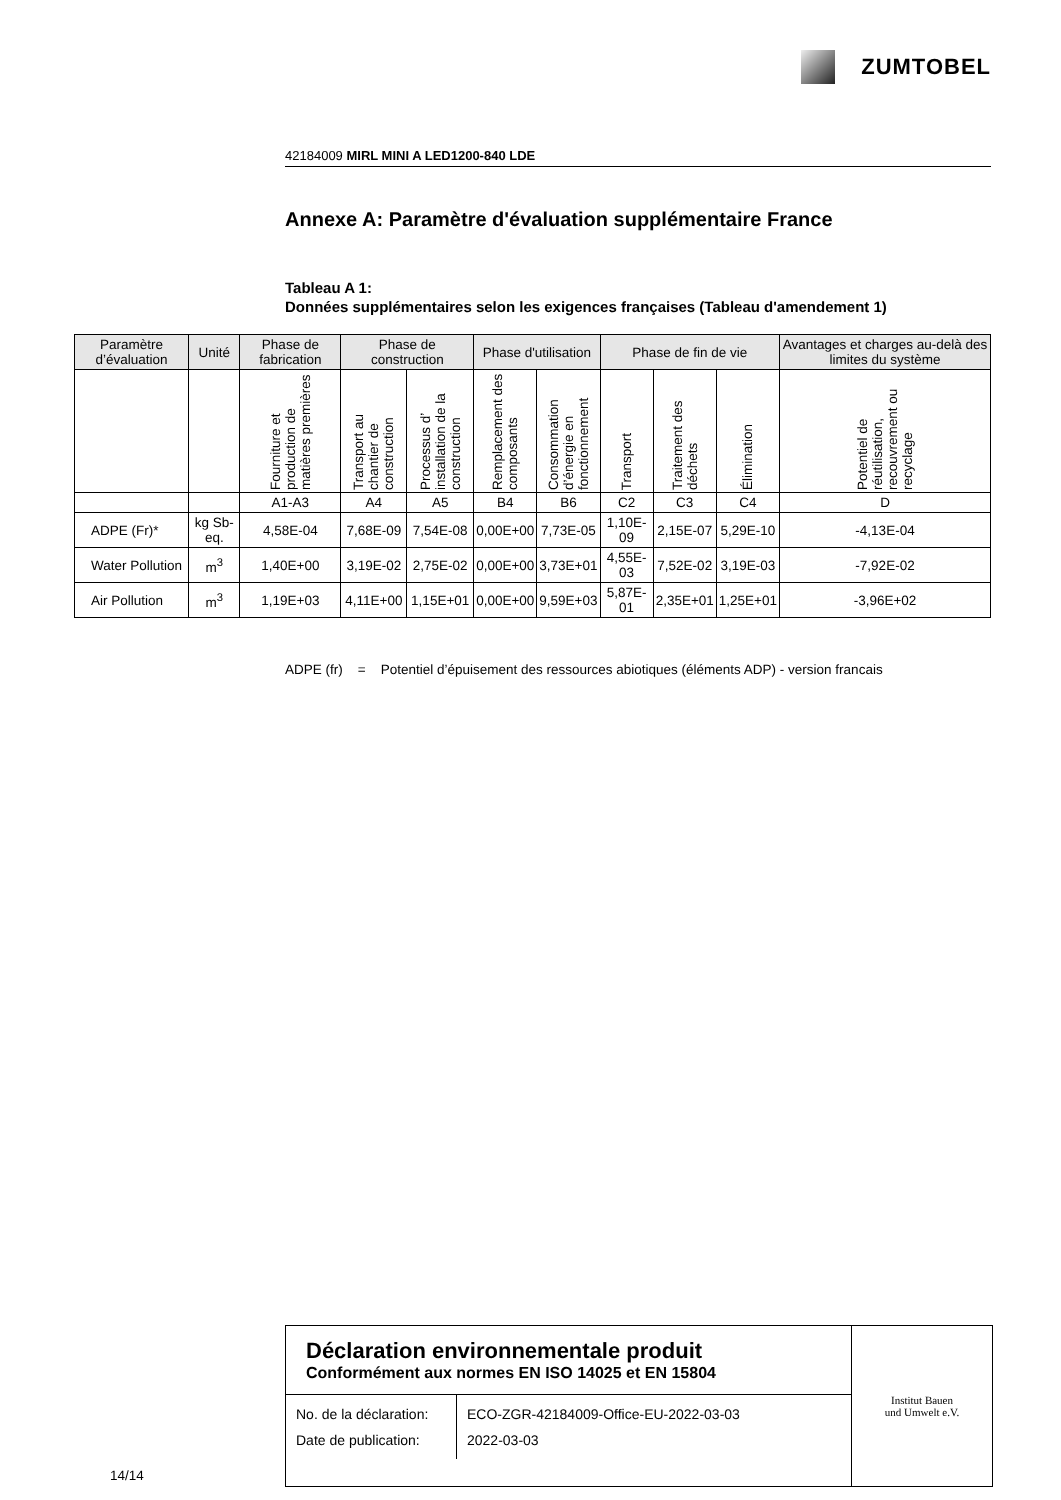ZUMTOBEL
42184009 MIRL MINI A LED1200-840 LDE
Annexe A: Paramètre d'évaluation supplémentaire France
Tableau A 1:
Données supplémentaires selon les exigences françaises (Tableau d'amendement 1)
| Paramètre d’évaluation | Unité | Phase de fabrication | Phase de construction | | Phase d'utilisation | | Phase de fin de vie | | | Avantages et charges au-delà des limites du système |
| --- | --- | --- | --- | --- | --- | --- | --- | --- | --- | --- |
| | | Fourniture et production de matières premières | Transport au chantier de construction | Processus d’ installation de la construction | Remplacement des composants | Consommation d’énergie en fonctionnement | Transport | Traitement des déchets | Élimination | Potentiel de réutilisation, recouvrement ou recyclage |
| | | A1-A3 | A4 | A5 | B4 | B6 | C2 | C3 | C4 | D |
| ADPE (Fr)* | kg Sb-eq. | 4,58E-04 | 7,68E-09 | 7,54E-08 | 0,00E+00 | 7,73E-05 | 1,10E-09 | 2,15E-07 | 5,29E-10 | -4,13E-04 |
| Water Pollution | m<sup>3</sup> | 1,40E+00 | 3,19E-02 | 2,75E-02 | 0,00E+00 | 3,73E+01 | 4,55E-03 | 7,52E-02 | 3,19E-03 | -7,92E-02 |
| Air Pollution | m<sup>3</sup> | 1,19E+03 | 4,11E+00 | 1,15E+01 | 0,00E+00 | 9,59E+03 | 5,87E-01 | 2,35E+01 | 1,25E+01 | -3,96E+02 |
ADPE (fr) = Potentiel d’épuisement des ressources abiotiques (éléments ADP) - version francais
Déclaration environnementale produit
Conformément aux normes EN ISO 14025 et EN 15804
No. de la déclaration:
Date de publication:
ECO-ZGR-42184009-Office-EU-2022-03-03
2022-03-03
Institut Bauen
und Umwelt e.V.
14/14